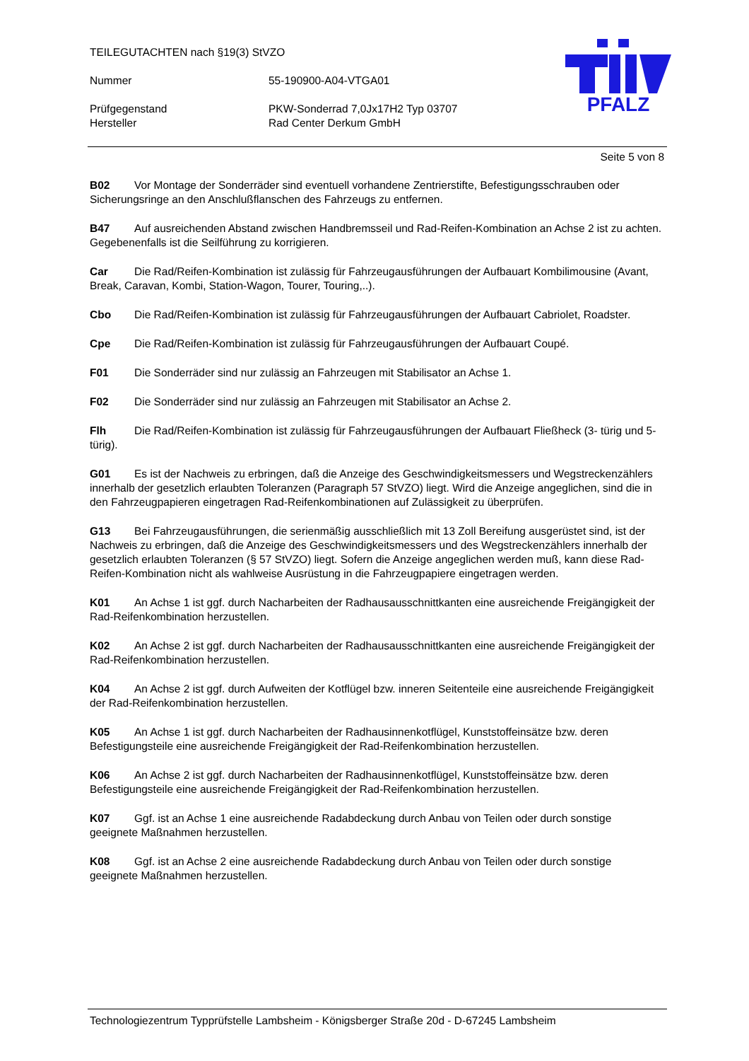TEILEGUTACHTEN nach §19(3) StVZO
Nummer 55-190900-A04-VTGA01
Prüfgegenstand PKW-Sonderrad 7,0Jx17H2 Typ 03707
Hersteller Rad Center Derkum GmbH
PFALZ
Seite 5 von 8
B02 Vor Montage der Sonderräder sind eventuell vorhandene Zentrierstifte, Befestigungsschrauben oder Sicherungsringe an den Anschlußflanschen des Fahrzeugs zu entfernen.
B47 Auf ausreichenden Abstand zwischen Handbremsseil und Rad-Reifen-Kombination an Achse 2 ist zu achten. Gegebenenfalls ist die Seilführung zu korrigieren.
Car Die Rad/Reifen-Kombination ist zulässig für Fahrzeugausführungen der Aufbauart Kombilimousine (Avant, Break, Caravan, Kombi, Station-Wagon, Tourer, Touring,..).
Cbo Die Rad/Reifen-Kombination ist zulässig für Fahrzeugausführungen der Aufbauart Cabriolet, Roadster.
Cpe Die Rad/Reifen-Kombination ist zulässig für Fahrzeugausführungen der Aufbauart Coupé.
F01 Die Sonderräder sind nur zulässig an Fahrzeugen mit Stabilisator an Achse 1.
F02 Die Sonderräder sind nur zulässig an Fahrzeugen mit Stabilisator an Achse 2.
Flh Die Rad/Reifen-Kombination ist zulässig für Fahrzeugausführungen der Aufbauart Fließheck (3- türig und 5- türig).
G01 Es ist der Nachweis zu erbringen, daß die Anzeige des Geschwindigkeitsmessers und Wegstreckenzählers innerhalb der gesetzlich erlaubten Toleranzen (Paragraph 57 StVZO) liegt. Wird die Anzeige angeglichen, sind die in den Fahrzeugpapieren eingetragen Rad-Reifenkombinationen auf Zulässigkeit zu überprüfen.
G13 Bei Fahrzeugausführungen, die serienmäßig ausschließlich mit 13 Zoll Bereifung ausgerüstet sind, ist der Nachweis zu erbringen, daß die Anzeige des Geschwindigkeitsmessers und des Wegstreckenzählers innerhalb der gesetzlich erlaubten Toleranzen (§ 57 StVZO) liegt. Sofern die Anzeige angeglichen werden muß, kann diese Rad-Reifen-Kombination nicht als wahlweise Ausrüstung in die Fahrzeugpapiere eingetragen werden.
K01 An Achse 1 ist ggf. durch Nacharbeiten der Radhausausschnittkanten eine ausreichende Freigängigkeit der Rad-Reifenkombination herzustellen.
K02 An Achse 2 ist ggf. durch Nacharbeiten der Radhausausschnittkanten eine ausreichende Freigängigkeit der Rad-Reifenkombination herzustellen.
K04 An Achse 2 ist ggf. durch Aufweiten der Kotflügel bzw. inneren Seitenteile eine ausreichende Freigängigkeit der Rad-Reifenkombination herzustellen.
K05 An Achse 1 ist ggf. durch Nacharbeiten der Radhausinnenkotflügel, Kunststoffeinsätze bzw. deren Befestigungsteile eine ausreichende Freigängigkeit der Rad-Reifenkombination herzustellen.
K06 An Achse 2 ist ggf. durch Nacharbeiten der Radhausinnenkotflügel, Kunststoffeinsätze bzw. deren Befestigungsteile eine ausreichende Freigängigkeit der Rad-Reifenkombination herzustellen.
K07 Ggf. ist an Achse 1 eine ausreichende Radabdeckung durch Anbau von Teilen oder durch sonstige geeignete Maßnahmen herzustellen.
K08 Ggf. ist an Achse 2 eine ausreichende Radabdeckung durch Anbau von Teilen oder durch sonstige geeignete Maßnahmen herzustellen.
Technologiezentrum Typprüfstelle Lambsheim - Königsberger Straße 20d - D-67245 Lambsheim